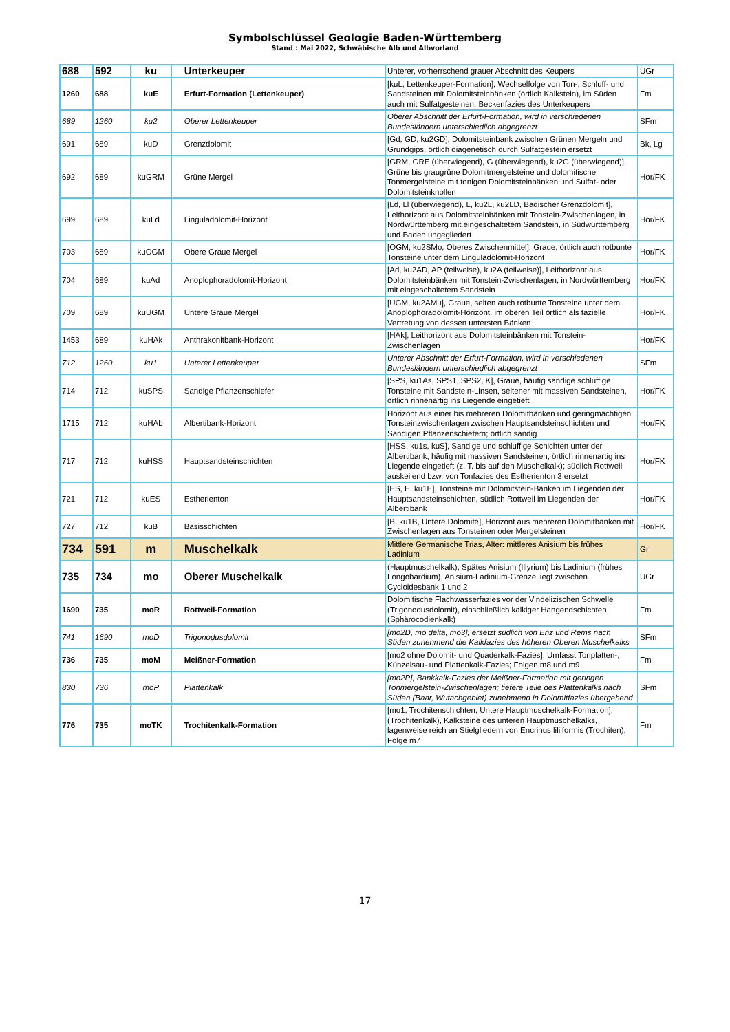Symbolschlüssel Geologie Baden-Württemberg
Stand : Mai 2022, Schwäbische Alb und Albvorland
| 688 | 592 | ku | Unterkeuper | Unterer, vorherrschend grauer Abschnitt des Keupers | UGr |
| 1260 | 688 | kuE | Erfurt-Formation (Lettenkeuper) | [kuL, Lettenkeuper-Formation], Wechselfolge von Ton-, Schluff- und Sandsteinen mit Dolomitsteinbänken (örtlich Kalkstein), im Süden auch mit Sulfatgesteinen; Beckenfazies des Unterkeupers | Fm |
| 689 | 1260 | ku2 | Oberer Lettenkeuper | Oberer Abschnitt der Erfurt-Formation, wird in verschiedenen Bundesländern unterschiedlich abgegrenzt | SFm |
| 691 | 689 | kuD | Grenzdolomit | [Gd, GD, ku2GD], Dolomitsteinbank zwischen Grünen Mergeln und Grundgips, örtlich diagenetisch durch Sulfatgestein ersetzt | Bk, Lg |
| 692 | 689 | kuGRM | Grüne Mergel | [GRM, GRE (überwiegend), G (überwiegend), ku2G (überwiegend)], Grüne bis graugrüne Dolomitmergelsteine und dolomitische Tonmergelsteine mit tonigen Dolomitsteinbänken und Sulfat- oder Dolomitsteinknollen | Hor/FK |
| 699 | 689 | kuLd | Linguladolomit-Horizont | [Ld, Ll (überwiegend), L, ku2L, ku2LD, Badischer Grenzdolomit], Leithorizont aus Dolomitsteinbänken mit Tonstein-Zwischenlagen, in Nordwürttemberg mit eingeschaltetem Sandstein, in Südwürttemberg und Baden ungegliedert | Hor/FK |
| 703 | 689 | kuOGM | Obere Graue Mergel | [OGM, ku2SMo, Oberes Zwischenmittel], Graue, örtlich auch rotbunte Tonsteine unter dem Linguladolomit-Horizont | Hor/FK |
| 704 | 689 | kuAd | Anoplophoradolomit-Horizont | [Ad, ku2AD, AP (teilweise), ku2A (teilweise)], Leithorizont aus Dolomitsteinbänken mit Tonstein-Zwischenlagen, in Nordwürttemberg mit eingeschaltetem Sandstein | Hor/FK |
| 709 | 689 | kuUGM | Untere Graue Mergel | [UGM, ku2AMu], Graue, selten auch rotbunte Tonsteine unter dem Anoplophoradolomit-Horizont, im oberen Teil örtlich als fazielle Vertretung von dessen untersten Bänken | Hor/FK |
| 1453 | 689 | kuHAk | Anthrakonitbank-Horizont | [HAk], Leithorizont aus Dolomitsteinbänken mit Tonstein-Zwischenlagen | Hor/FK |
| 712 | 1260 | ku1 | Unterer Lettenkeuper | Unterer Abschnitt der Erfurt-Formation, wird in verschiedenen Bundesländern unterschiedlich abgegrenzt | SFm |
| 714 | 712 | kuSPS | Sandige Pflanzenschiefer | [SPS, ku1As, SPS1, SPS2, K], Graue, häufig sandige schluffige Tonsteine mit Sandstein-Linsen, seltener mit massiven Sandsteinen, örtlich rinnenartig ins Liegende eingetieft | Hor/FK |
| 1715 | 712 | kuHAb | Albertibank-Horizont | Horizont aus einer bis mehreren Dolomitbänken und geringmächtigen Tonsteinzwischenlagen zwischen Hauptsandsteinschichten und Sandigen Pflanzenschiefern; örtlich sandig | Hor/FK |
| 717 | 712 | kuHSS | Hauptsandsteinschichten | [HSS, ku1s, kuS], Sandige und schluffige Schichten unter der Albertibank, häufig mit massiven Sandsteinen, örtlich rinnenartig ins Liegende eingetieft (z. T. bis auf den Muschelkalk); südlich Rottweil auskeilend bzw. von Tonfazies des Estherienton 3 ersetzt | Hor/FK |
| 721 | 712 | kuES | Estherienton | [ES, E, ku1E], Tonsteine mit Dolomitstein-Bänken im Liegenden der Hauptsandsteinschichten, südlich Rottweil im Liegenden der Albertibank | Hor/FK |
| 727 | 712 | kuB | Basisschichten | [B, ku1B, Untere Dolomite], Horizont aus mehreren Dolomitbänken mit Zwischenlagen aus Tonsteinen oder Mergelsteinen | Hor/FK |
| 734 | 591 | m | Muschelkalk | Mittlere Germanische Trias, Alter: mittleres Anisium bis frühes Ladinium | Gr |
| 735 | 734 | mo | Oberer Muschelkalk | (Hauptmuschelkalk); Spätes Anisium (Illyrium) bis Ladinium (frühes Longobardium), Anisium-Ladinium-Grenze liegt zwischen Cycloidesbank 1 und 2 | UGr |
| 1690 | 735 | moR | Rottweil-Formation | Dolomitische Flachwasserfazies vor der Vindelizischen Schwelle (Trigonodusdolomit), einschließlich kalkiger Hangendschichten (Sphärocodienkalk) | Fm |
| 741 | 1690 | moD | Trigonodusdolomit | [mo2D, mo delta, mo3]; ersetzt südlich von Enz und Rems nach Süden zunehmend die Kalkfazies des höheren Oberen Muschelkalks | SFm |
| 736 | 735 | moM | Meißner-Formation | [mo2 ohne Dolomit- und Quaderkalk-Fazies], Umfasst Tonplatten-, Künzelsau- und Plattenkalk-Fazies; Folgen m8 und m9 | Fm |
| 830 | 736 | moP | Plattenkalk | [mo2P], Bankkalk-Fazies der Meißner-Formation mit geringen Tonmergelstein-Zwischenlagen; tiefere Teile des Plattenkalks nach Süden (Baar, Wutachgebiet) zunehmend in Dolomitfazies übergehend | SFm |
| 776 | 735 | moTK | Trochitenkalk-Formation | [mo1, Trochitenschichten, Untere Hauptmuschelkalk-Formation], (Trochitenkalk), Kalksteine des unteren Hauptmuschelkalks, lagenweise reich an Stielgliedern von Encrinus liliiformis (Trochiten); Folge m7 | Fm |
17